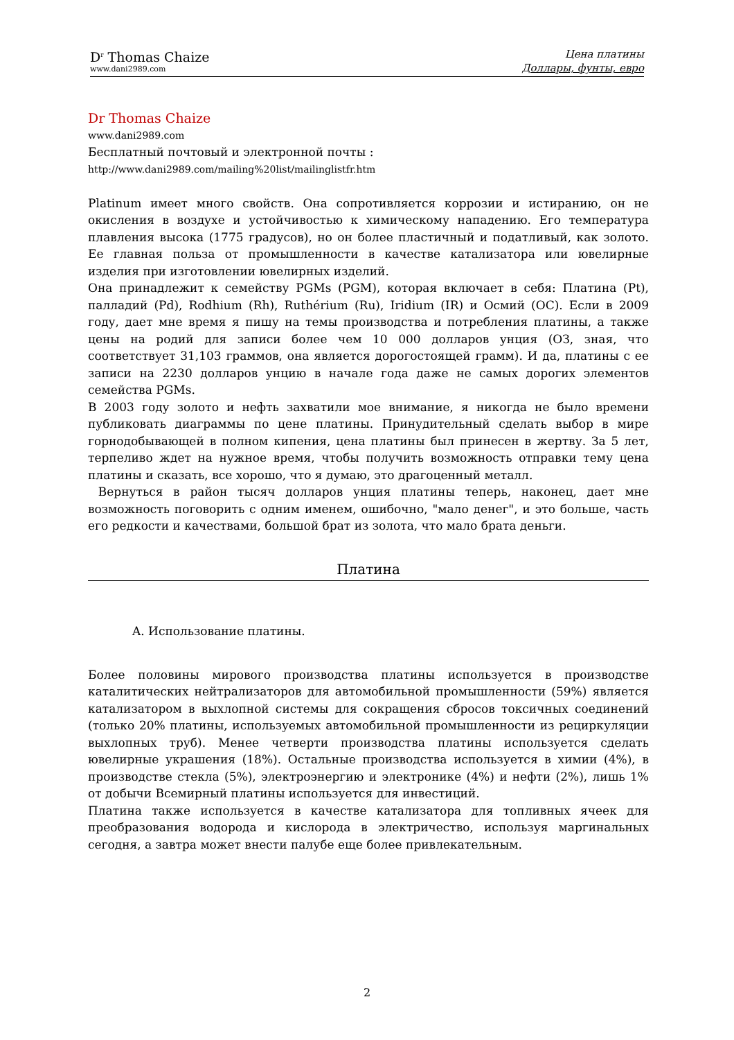D<sup>r</sup> Thomas Chaize
www.dani2989.com
Цена платины
Доллары, фунты, евро
Dr Thomas Chaize
www.dani2989.com
Бесплатный почтовый и электронной почты :
http://www.dani2989.com/mailing%20list/mailinglistfr.htm
Platinum имеет много свойств. Она сопротивляется коррозии и истиранию, он не окисления в воздухе и устойчивостью к химическому нападению. Его температура плавления высока (1775 градусов), но он более пластичный и податливый, как золото. Ее главная польза от промышленности в качестве катализатора или ювелирные изделия при изготовлении ювелирных изделий.
Она принадлежит к семейству PGMs (PGM), которая включает в себя: Платина (Pt), палладий (Pd), Rodhium (Rh), Ruthérium (Ru), Iridium (IR) и Осмий (ОС). Если в 2009 году, дает мне время я пишу на темы производства и потребления платины, а также цены на родий для записи более чем 10 000 долларов унция (ОЗ, зная, что соответствует 31,103 граммов, она является дорогостоящей грамм). И да, платины с ее записи на 2230 долларов унцию в начале года даже не самых дорогих элементов семейства PGMs.
В 2003 году золото и нефть захватили мое внимание, я никогда не было времени публиковать диаграммы по цене платины. Принудительный сделать выбор в мире горнодобывающей в полном кипения, цена платины был принесен в жертву. За 5 лет, терпеливо ждет на нужное время, чтобы получить возможность отправки тему цена платины и сказать, все хорошо, что я думаю, это драгоценный металл.
Вернуться в район тысяч долларов унция платины теперь, наконец, дает мне возможность поговорить с одним именем, ошибочно, "мало денег", и это больше, часть его редкости и качествами, большой брат из золота, что мало брата деньги.
Платина
A. Использование платины.
Более половины мирового производства платины используется в производстве каталитических нейтрализаторов для автомобильной промышленности (59%) является катализатором в выхлопной системы для сокращения сбросов токсичных соединений (только 20% платины, используемых автомобильной промышленности из рециркуляции выхлопных труб). Менее четверти производства платины используется сделать ювелирные украшения (18%). Остальные производства используется в химии (4%), в производстве стекла (5%), электроэнергию и электронике (4%) и нефти (2%), лишь 1% от добычи Всемирный платины используется для инвестиций.
Платина также используется в качестве катализатора для топливных ячеек для преобразования водорода и кислорода в электричество, используя маргинальных сегодня, а завтра может внести палубе еще более привлекательным.
2